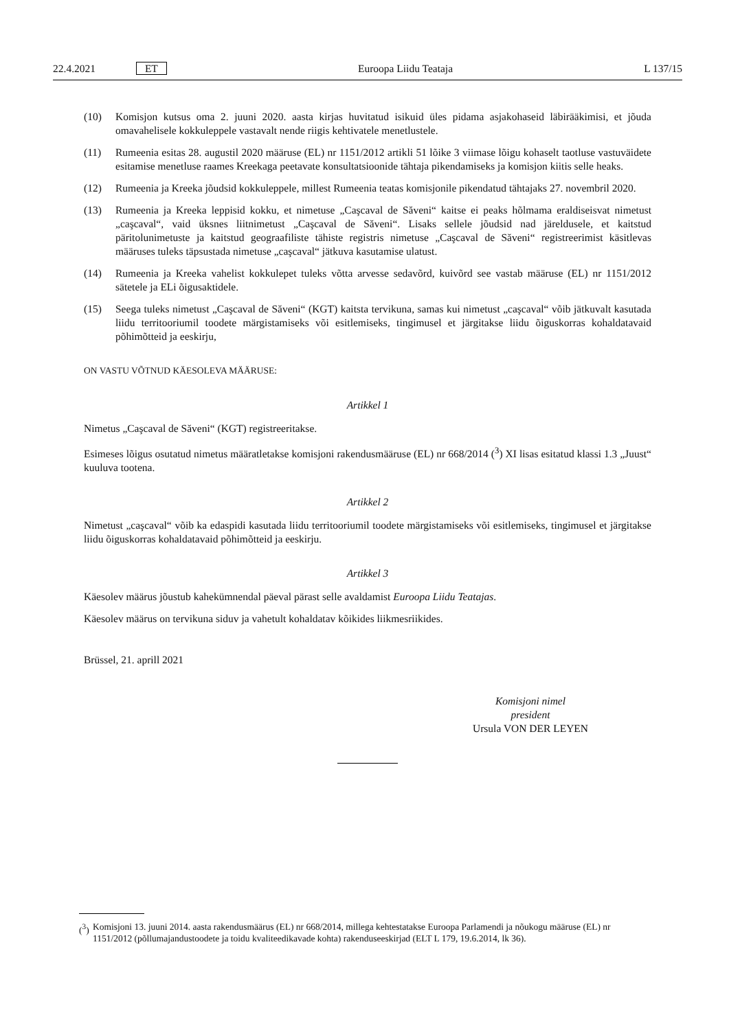22.4.2021 ET Euroopa Liidu Teataja L 137/15
(10) Komisjon kutsus oma 2. juuni 2020. aasta kirjas huvitatud isikuid üles pidama asjakohaseid läbirääkimisi, et jõuda omavahelisele kokkuleppele vastavalt nende riigis kehtivatele menetlustele.
(11) Rumeenia esitas 28. augustil 2020 määruse (EL) nr 1151/2012 artikli 51 lõike 3 viimase lõigu kohaselt taotluse vastuväidete esitamise menetluse raames Kreekaga peetavate konsultatsioonide tähtaja pikendamiseks ja komisjon kiitis selle heaks.
(12) Rumeenia ja Kreeka jõudsid kokkuleppele, millest Rumeenia teatas komisjonile pikendatud tähtajaks 27. novembril 2020.
(13) Rumeenia ja Kreeka leppisid kokku, et nimetuse „Caşcaval de Săveni“ kaitse ei peaks hõlmama eraldiseisvat nimetust „caşcaval“, vaid üksnes liitnimetust „Caşcaval de Săveni“. Lisaks sellele jõudsid nad järeldusele, et kaitstud päritolunimetuste ja kaitstud geograafiliste tähiste registris nimetuse „Caşcaval de Săveni“ registreerimist käsitlevas määruses tuleks täpsustada nimetuse „caşcaval“ jätkuva kasutamise ulatust.
(14) Rumeenia ja Kreeka vahelist kokkulepet tuleks võtta arvesse sedavõrd, kuivõrd see vastab määruse (EL) nr 1151/2012 sätetele ja ELi õigusaktidele.
(15) Seega tuleks nimetust „Caşcaval de Săveni“ (KGT) kaitsta tervikuna, samas kui nimetust „caşcaval“ võib jätkuvalt kasutada liidu territooriumil toodete märgistamiseks või esitlemiseks, tingimusel et järgitakse liidu õiguskorras kohaldatavaid põhimõtteid ja eeskirju,
ON VASTU VÕTNUD KÄESOLEVA MÄÄRUSE:
Artikkel 1
Nimetus „Caşcaval de Săveni“ (KGT) registreeritakse.
Esimeses lõigus osutatud nimetus määratletakse komisjoni rakendusmääruse (EL) nr 668/2014 (<sup>3</sup>) XI lisas esitatud klassi 1.3 „Juust“ kuuluva tootena.
Artikkel 2
Nimetust „caşcaval“ võib ka edaspidi kasutada liidu territooriumil toodete märgistamiseks või esitlemiseks, tingimusel et järgitakse liidu õiguskorras kohaldatavaid põhimõtteid ja eeskirju.
Artikkel 3
Käesolev määrus jõustub kahekümnendal päeval pärast selle avaldamist Euroopa Liidu Teatajas.
Käesolev määrus on tervikuna siduv ja vahetult kohaldatav kõikides liikmesriikides.
Brüssel, 21. aprill 2021
Komisjoni nimel
president
Ursula VON DER LEYEN
(<sup>3</sup>) Komisjoni 13. juuni 2014. aasta rakendusmäärus (EL) nr 668/2014, millega kehtestatakse Euroopa Parlamendi ja nõukogu määruse (EL) nr 1151/2012 (põllumajandustoodete ja toidu kvaliteedikavade kohta) rakenduseeskirjad (ELT L 179, 19.6.2014, lk 36).